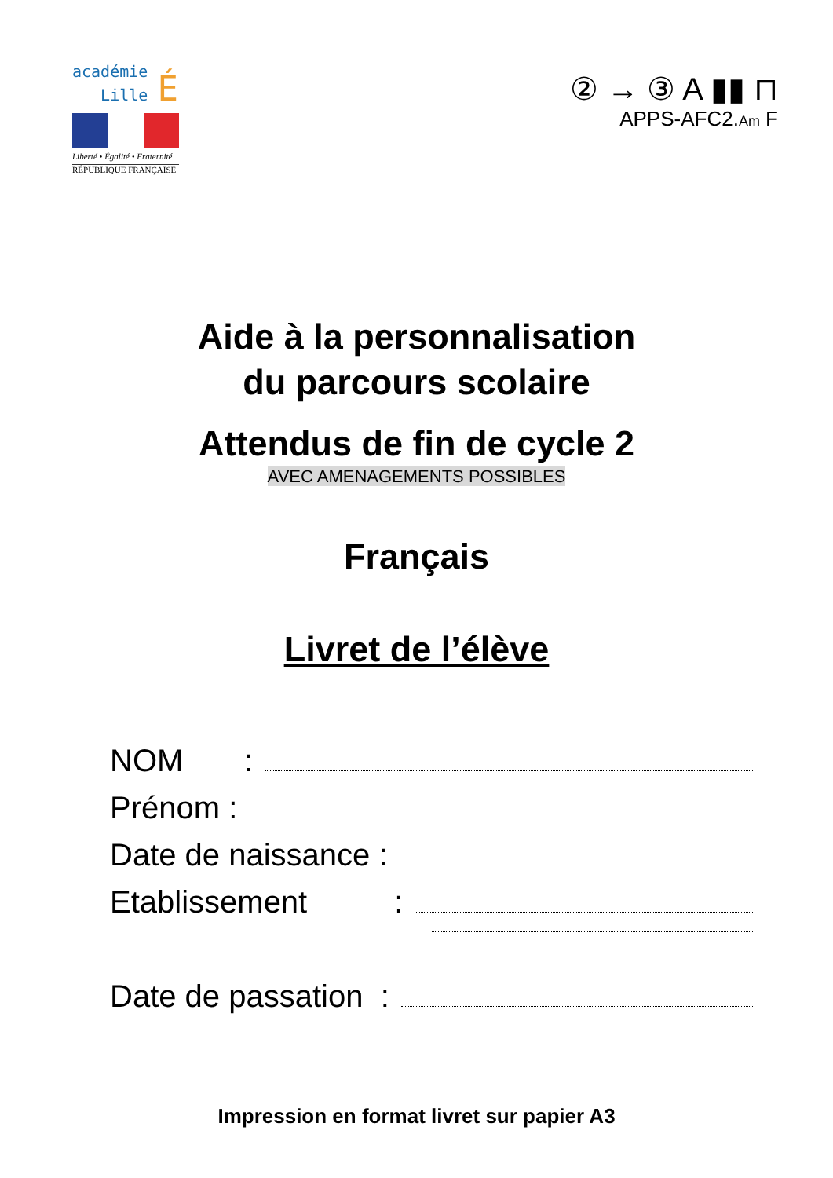académie
Lille É
Liberté • Égalité • Fraternité
RÉPUBLIQUE FRANÇAISE
② → ③ A ▮▮ ⊓
APPS-AFC2.Am F
Aide à la personnalisation
du parcours scolaire
Attendus de fin de cycle 2
AVEC AMENAGEMENTS POSSIBLES
Français
Livret de l’élève
NOM :
Prénom :
Date de naissance :
Etablissement :
Date de passation :
Impression en format livret sur papier A3